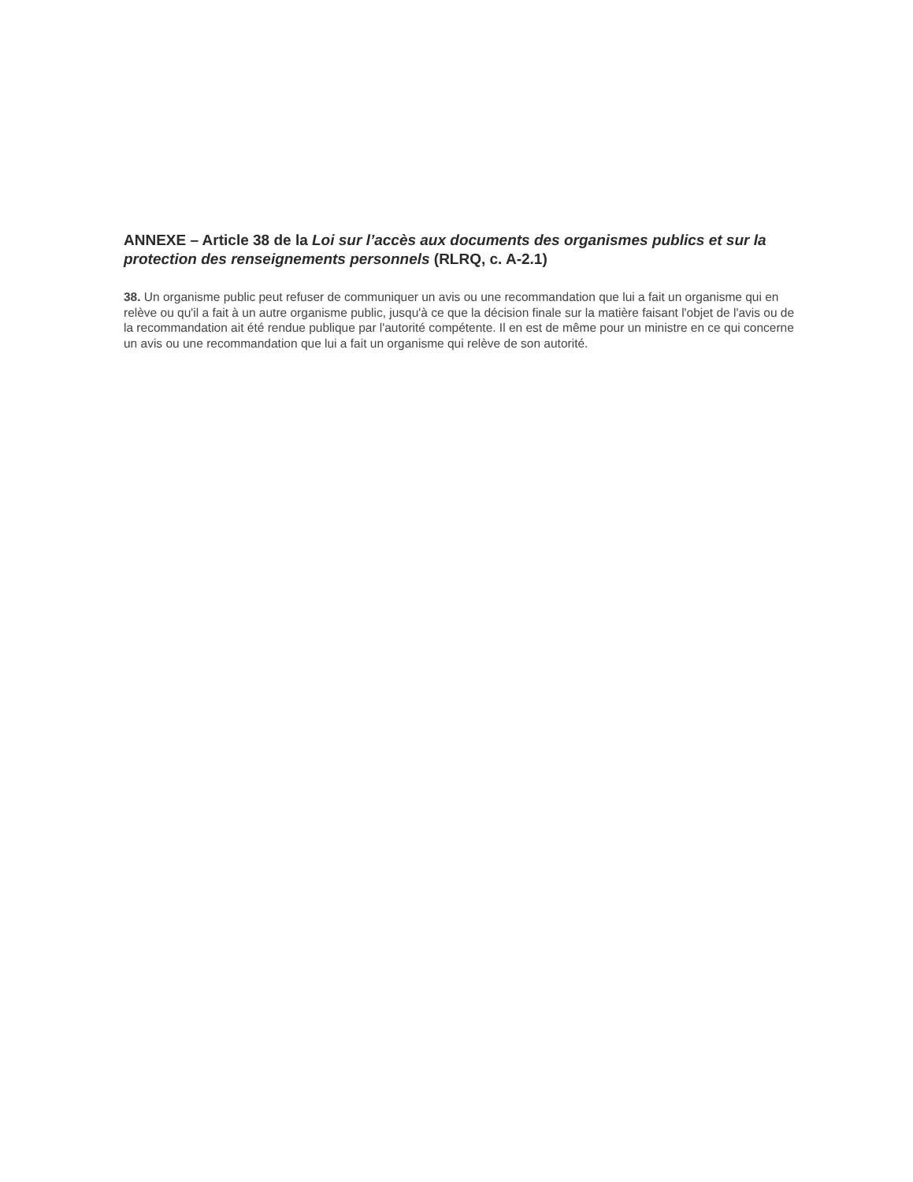ANNEXE – Article 38 de la Loi sur l’accès aux documents des organismes publics et sur la protection des renseignements personnels (RLRQ, c. A-2.1)
38. Un organisme public peut refuser de communiquer un avis ou une recommandation que lui a fait un organisme qui en relève ou qu'il a fait à un autre organisme public, jusqu'à ce que la décision finale sur la matière faisant l'objet de l'avis ou de la recommandation ait été rendue publique par l'autorité compétente. Il en est de même pour un ministre en ce qui concerne un avis ou une recommandation que lui a fait un organisme qui relève de son autorité.